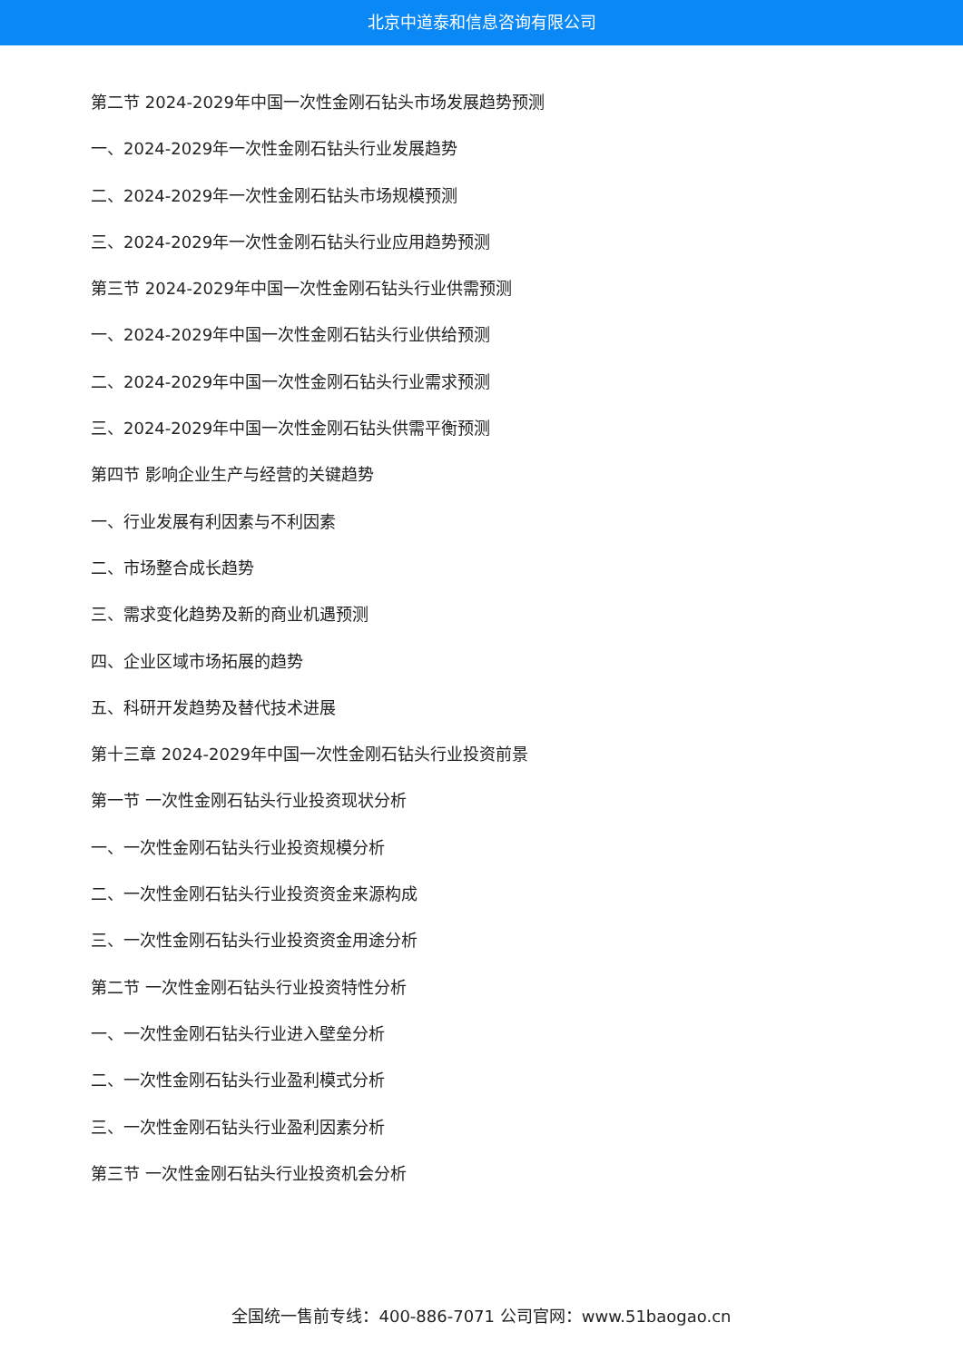北京中道泰和信息咨询有限公司
第二节 2024-2029年中国一次性金刚石钻头市场发展趋势预测
一、2024-2029年一次性金刚石钻头行业发展趋势
二、2024-2029年一次性金刚石钻头市场规模预测
三、2024-2029年一次性金刚石钻头行业应用趋势预测
第三节 2024-2029年中国一次性金刚石钻头行业供需预测
一、2024-2029年中国一次性金刚石钻头行业供给预测
二、2024-2029年中国一次性金刚石钻头行业需求预测
三、2024-2029年中国一次性金刚石钻头供需平衡预测
第四节 影响企业生产与经营的关键趋势
一、行业发展有利因素与不利因素
二、市场整合成长趋势
三、需求变化趋势及新的商业机遇预测
四、企业区域市场拓展的趋势
五、科研开发趋势及替代技术进展
第十三章 2024-2029年中国一次性金刚石钻头行业投资前景
第一节 一次性金刚石钻头行业投资现状分析
一、一次性金刚石钻头行业投资规模分析
二、一次性金刚石钻头行业投资资金来源构成
三、一次性金刚石钻头行业投资资金用途分析
第二节 一次性金刚石钻头行业投资特性分析
一、一次性金刚石钻头行业进入壁垒分析
二、一次性金刚石钻头行业盈利模式分析
三、一次性金刚石钻头行业盈利因素分析
第三节 一次性金刚石钻头行业投资机会分析
全国统一售前专线：400-886-7071 公司官网：www.51baogao.cn